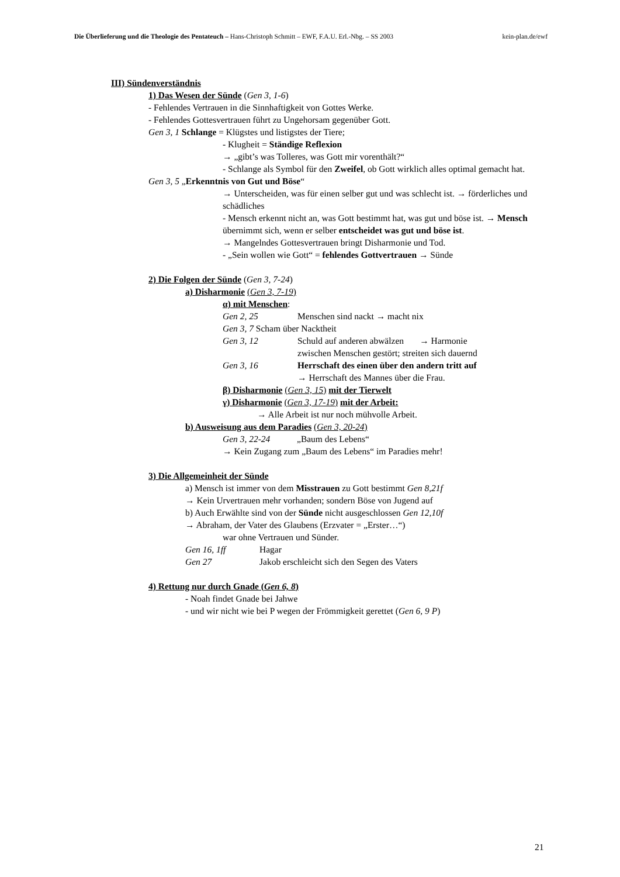Die Überlieferung und die Theologie des Pentateuch – Hans-Christoph Schmitt – EWF, F.A.U. Erl.-Nbg. – SS 2003 kein-plan.de/ewf
III) Sündenverständnis
1) Das Wesen der Sünde (Gen 3, 1-6)
- Fehlendes Vertrauen in die Sinnhaftigkeit von Gottes Werke.
- Fehlendes Gottesvertrauen führt zu Ungehorsam gegenüber Gott.
Gen 3, 1 Schlange = Klügstes und listigstes der Tiere;
- Klugheit = Ständige Reflexion
→ „gibt’s was Tolleres, was Gott mir vorenthält?“
- Schlange als Symbol für den Zweifel, ob Gott wirklich alles optimal gemacht hat.
Gen 3, 5 „Erkenntnis von Gut und Böse“
→ Unterscheiden, was für einen selber gut und was schlecht ist. → förderliches und schädliches
- Mensch erkennt nicht an, was Gott bestimmt hat, was gut und böse ist. → Mensch übernimmt sich, wenn er selber entscheidet was gut und böse ist.
→ Mangelndes Gottesvertrauen bringt Disharmonie und Tod.
- „Sein wollen wie Gott“ = fehlendes Gottvertrauen → Sünde
2) Die Folgen der Sünde (Gen 3, 7-24)
a) Disharmonie (Gen 3, 7-19)
α) mit Menschen:
Gen 2, 25 Menschen sind nackt → macht nix
Gen 3, 7 Scham über Nacktheit
Gen 3, 12 Schuld auf anderen abwälzen → Harmonie
zwischen Menschen gestört; streiten sich dauernd
Gen 3, 16 Herrschaft des einen über den andern tritt auf
→ Herrschaft des Mannes über die Frau.
β) Disharmonie (Gen 3, 15) mit der Tierwelt
γ) Disharmonie (Gen 3, 17-19) mit der Arbeit:
→ Alle Arbeit ist nur noch mühvolle Arbeit.
b) Ausweisung aus dem Paradies (Gen 3, 20-24)
Gen 3, 22-24 „Baum des Lebens“
→ Kein Zugang zum „Baum des Lebens“ im Paradies mehr!
3) Die Allgemeinheit der Sünde
a) Mensch ist immer von dem Misstrauen zu Gott bestimmt Gen 8,21f
→ Kein Urvertrauen mehr vorhanden; sondern Böse von Jugend auf
b) Auch Erwählte sind von der Sünde nicht ausgeschlossen Gen 12,10f
→ Abraham, der Vater des Glaubens (Erzvater = „Erster…“)
war ohne Vertrauen und Sünder.
Gen 16, 1ff Hagar
Gen 27 Jakob erschleicht sich den Segen des Vaters
4) Rettung nur durch Gnade (Gen 6, 8)
- Noah findet Gnade bei Jahwe
- und wir nicht wie bei P wegen der Frömmigkeit gerettet (Gen 6, 9 P)
21